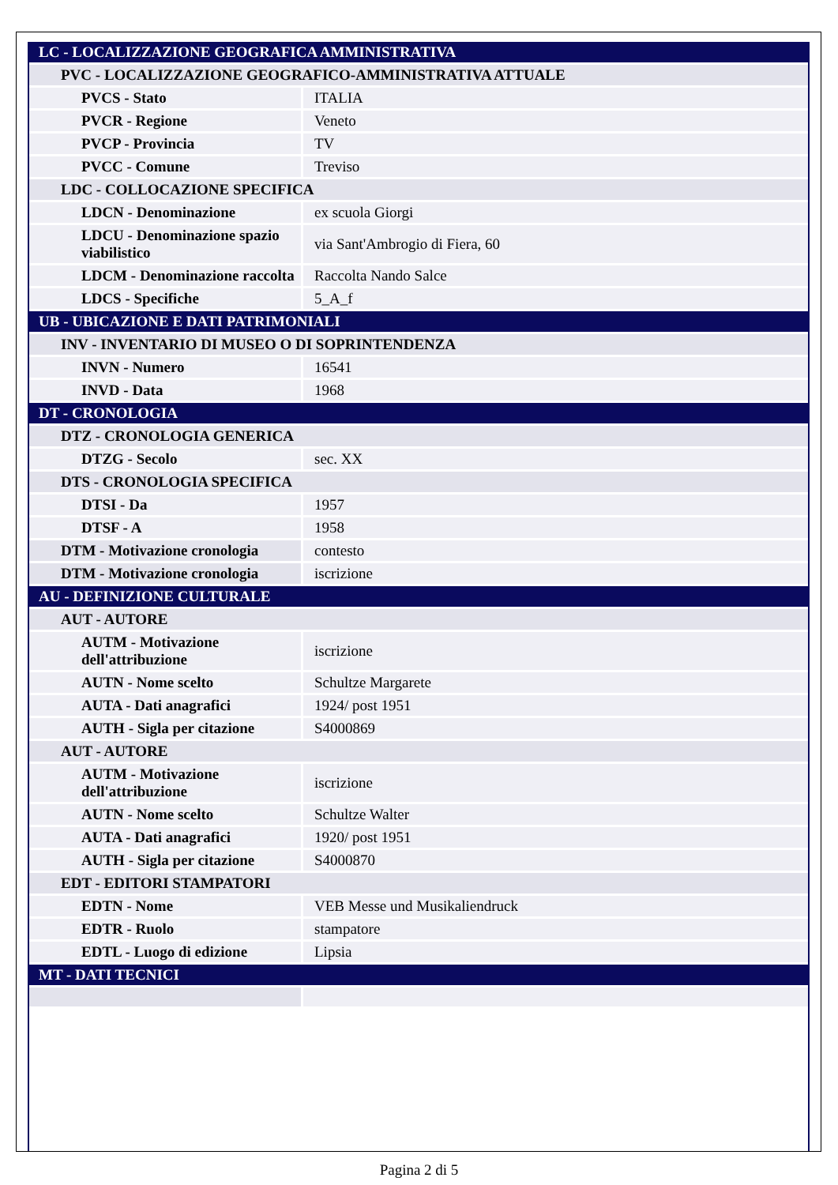| LC - LOCALIZZAZIONE GEOGRAFICA AMMINISTRATIVA | |
| PVC - LOCALIZZAZIONE GEOGRAFICO-AMMINISTRATIVA ATTUALE | |
| PVCS - Stato | ITALIA |
| PVCR - Regione | Veneto |
| PVCP - Provincia | TV |
| PVCC - Comune | Treviso |
| LDC - COLLOCAZIONE SPECIFICA | |
| LDCN - Denominazione | ex scuola Giorgi |
| LDCU - Denominazione spazio viabilistico | via Sant'Ambrogio di Fiera, 60 |
| LDCM - Denominazione raccolta | Raccolta Nando Salce |
| LDCS - Specifiche | 5_A_f |
| UB - UBICAZIONE E DATI PATRIMONIALI | |
| INV - INVENTARIO DI MUSEO O DI SOPRINTENDENZA | |
| INVN - Numero | 16541 |
| INVD - Data | 1968 |
| DT - CRONOLOGIA | |
| DTZ - CRONOLOGIA GENERICA | |
| DTZG - Secolo | sec. XX |
| DTS - CRONOLOGIA SPECIFICA | |
| DTSI - Da | 1957 |
| DTSF - A | 1958 |
| DTM - Motivazione cronologia | contesto |
| DTM - Motivazione cronologia | iscrizione |
| AU - DEFINIZIONE CULTURALE | |
| AUT - AUTORE | |
| AUTM - Motivazione dell'attribuzione | iscrizione |
| AUTN - Nome scelto | Schultze Margarete |
| AUTA - Dati anagrafici | 1924/ post 1951 |
| AUTH - Sigla per citazione | S4000869 |
| AUT - AUTORE | |
| AUTM - Motivazione dell'attribuzione | iscrizione |
| AUTN - Nome scelto | Schultze Walter |
| AUTA - Dati anagrafici | 1920/ post 1951 |
| AUTH - Sigla per citazione | S4000870 |
| EDT - EDITORI STAMPATORI | |
| EDTN - Nome | VEB Messe und Musikaliendruck |
| EDTR - Ruolo | stampatore |
| EDTL - Luogo di edizione | Lipsia |
| MT - DATI TECNICI | |
Pagina 2 di 5